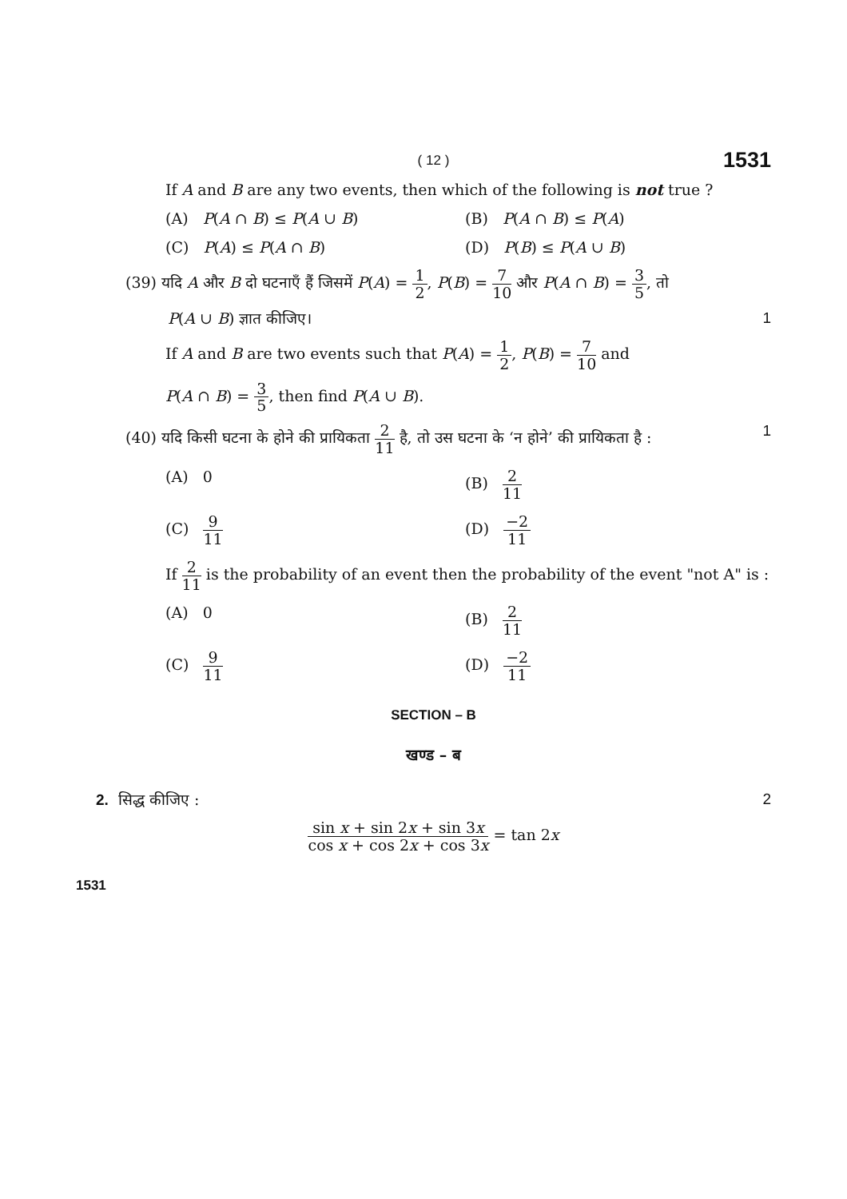( 12 ) 1531
If A and B are any two events, then which of the following is not true ?
(A) P(A ∩ B) ≤ P(A ∪ B) (B) P(A ∩ B) ≤ P(A)
(C) P(A) ≤ P(A ∩ B) (D) P(B) ≤ P(A ∪ B)
(39) यदि A और B दो घटनाएँ हैं जिसमें P(A) = 1 2, P(B) = 7 10 और P(A ∩ B) = 3 5, तो
P(A ∪ B) ज्ञात कीजिए। 1
If A and B are two events such that P(A) = 1 2, P(B) = 7 10 and
P(A ∩ B) = 3 5, then find P(A ∪ B).
(40) यदि किसी घटना के होने की प्रायिकता 2 11 है, तो उस घटना के ‘न होने’ की प्रायिकता है : 1
(A) 0 (B) 2 11
(C) 9 11
(D) −2 11
If 2 11 is the probability of an event then the probability of the event "not A" is :
(A) 0 (B) 2 11
(C) 9 11
(D) −2 11
SECTION – B
खण्ड – ब
2. सिद्ध कीजिए : 2
sin x + sin 2x + sin 3x cos x + cos 2x + cos 3x = tan 2x
1531